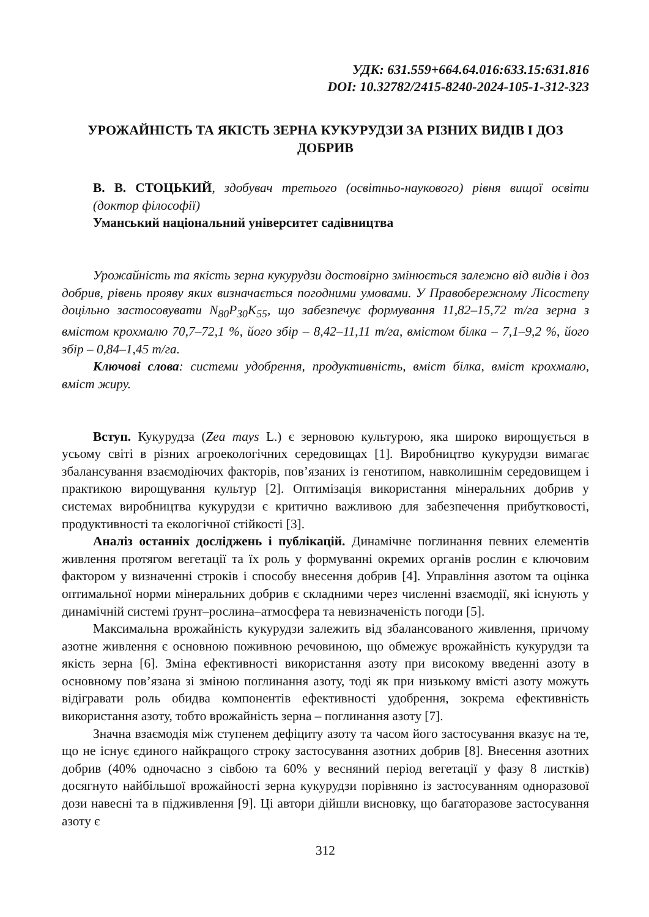УДК: 631.559+664.64.016:633.15:631.816
DOI: 10.32782/2415-8240-2024-105-1-312-323
УРОЖАЙНІСТЬ ТА ЯКІСТЬ ЗЕРНА КУКУРУДЗИ ЗА РІЗНИХ ВИДІВ І ДОЗ ДОБРИВ
В. В. СТОЦЬКИЙ, здобувач третього (освітньо-наукового) рівня вищої освіти (доктор філософії)
Уманський національний університет садівництва
Урожайність та якість зерна кукурудзи достовірно змінюється залежно від видів і доз добрив, рівень прояву яких визначається погодними умовами. У Правобережному Лісостепу доцільно застосовувати N<sub>80</sub>P<sub>30</sub>K<sub>55</sub>, що забезпечує формування 11,82–15,72 т/га зерна з вмістом крохмалю 70,7–72,1 %, його збір – 8,42–11,11 т/га, вмістом білка – 7,1–9,2 %, його збір – 0,84–1,45 т/га.
Ключові слова: системи удобрення, продуктивність, вміст білка, вміст крохмалю, вміст жиру.
Вступ. Кукурудза (Zea mays L.) є зерновою культурою, яка широко вирощується в усьому світі в різних агроекологічних середовищах [1]. Виробництво кукурудзи вимагає збалансування взаємодіючих факторів, пов’язаних із генотипом, навколишнім середовищем і практикою вирощування культур [2]. Оптимізація використання мінеральних добрив у системах виробництва кукурудзи є критично важливою для забезпечення прибутковості, продуктивності та екологічної стійкості [3].
Аналіз останніх досліджень і публікацій. Динамічне поглинання певних елементів живлення протягом вегетації та їх роль у формуванні окремих органів рослин є ключовим фактором у визначенні строків і способу внесення добрив [4]. Управління азотом та оцінка оптимальної норми мінеральних добрив є складними через численні взаємодії, які існують у динамічній системі ґрунт–рослина–атмосфера та невизначеність погоди [5].
Максимальна врожайність кукурудзи залежить від збалансованого живлення, причому азотне живлення є основною поживною речовиною, що обмежує врожайність кукурудзи та якість зерна [6]. Зміна ефективності використання азоту при високому введенні азоту в основному пов’язана зі зміною поглинання азоту, тоді як при низькому вмісті азоту можуть відігравати роль обидва компонентів ефективності удобрення, зокрема ефективність використання азоту, тобто врожайність зерна – поглинання азоту [7].
Значна взаємодія між ступенем дефіциту азоту та часом його застосування вказує на те, що не існує єдиного найкращого строку застосування азотних добрив [8]. Внесення азотних добрив (40% одночасно з сівбою та 60% у весняний період вегетації у фазу 8 листків) досягнуто найбільшої врожайності зерна кукурудзи порівняно із застосуванням одноразової дози навесні та в підживлення [9]. Ці автори дійшли висновку, що багаторазове застосування азоту є
312